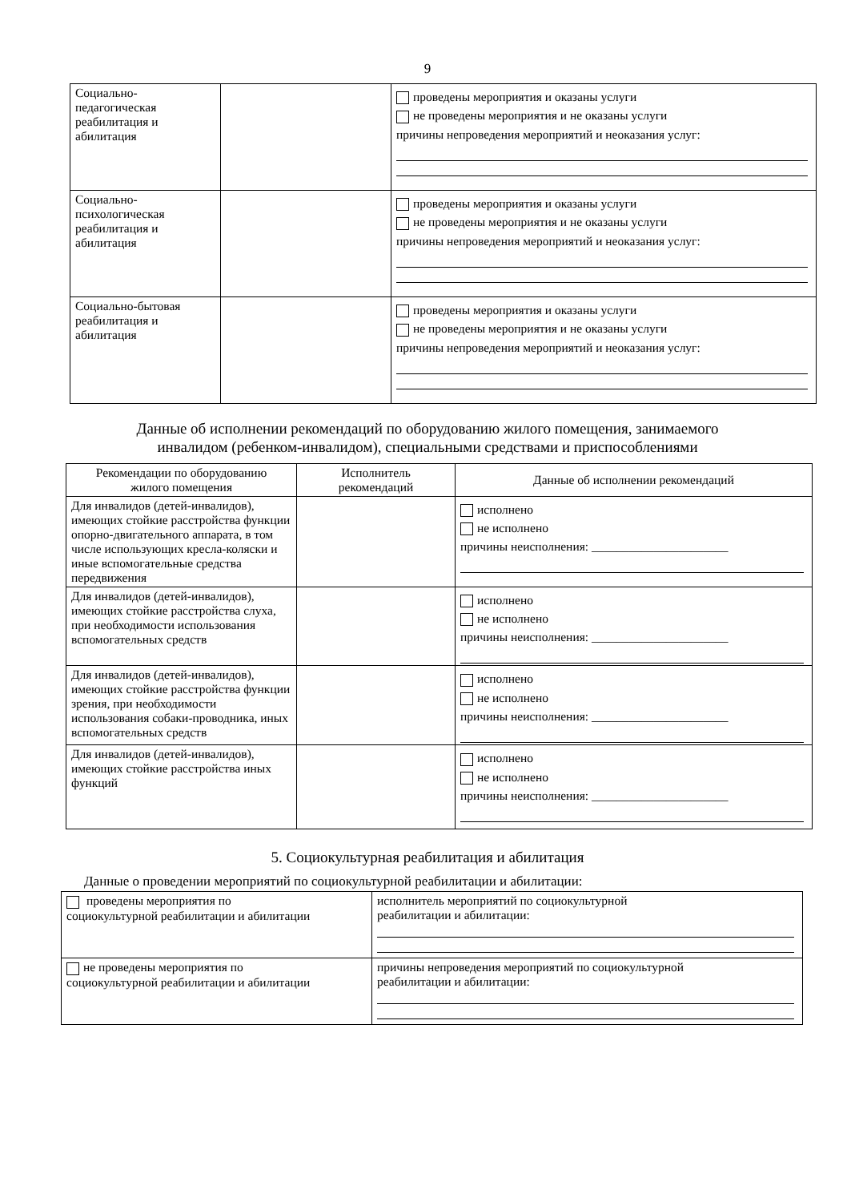9
| Социально- педагогическая реабилитация и абилитация | | проведены мероприятия и оказаны услуги не проведены мероприятия и не оказаны услуги причины непроведения мероприятий и неоказания услуг: |
| Социально- психологическая реабилитация и абилитация | | проведены мероприятия и оказаны услуги не проведены мероприятия и не оказаны услуги причины непроведения мероприятий и неоказания услуг: |
| Социально-бытовая реабилитация и абилитация | | проведены мероприятия и оказаны услуги не проведены мероприятия и не оказаны услуги причины непроведения мероприятий и неоказания услуг: |
Данные об исполнении рекомендаций по оборудованию жилого помещения, занимаемого
инвалидом (ребенком-инвалидом), специальными средствами и приспособлениями
| Рекомендации по оборудованию жилого помещения | Исполнитель рекомендаций | Данные об исполнении рекомендаций |
| --- | --- | --- |
| Для инвалидов (детей-инвалидов), имеющих стойкие расстройства функции опорно-двигательного аппарата, в том числе использующих кресла-коляски и иные вспомогательные средства передвижения | | исполнено не исполнено причины неисполнения: ______________________ |
| Для инвалидов (детей-инвалидов), имеющих стойкие расстройства слуха, при необходимости использования вспомогательных средств | | исполнено не исполнено причины неисполнения: ______________________ |
| Для инвалидов (детей-инвалидов), имеющих стойкие расстройства функции зрения, при необходимости использования собаки-проводника, иных вспомогательных средств | | исполнено не исполнено причины неисполнения: ______________________ |
| Для инвалидов (детей-инвалидов), имеющих стойкие расстройства иных функций | | исполнено не исполнено причины неисполнения: ______________________ |
5. Социокультурная реабилитация и абилитация
Данные о проведении мероприятий по социокультурной реабилитации и абилитации:
| проведены мероприятия по социокультурной реабилитации и абилитации | исполнитель мероприятий по социокультурной реабилитации и абилитации: |
| не проведены мероприятия по социокультурной реабилитации и абилитации | причины непроведения мероприятий по социокультурной реабилитации и абилитации: |